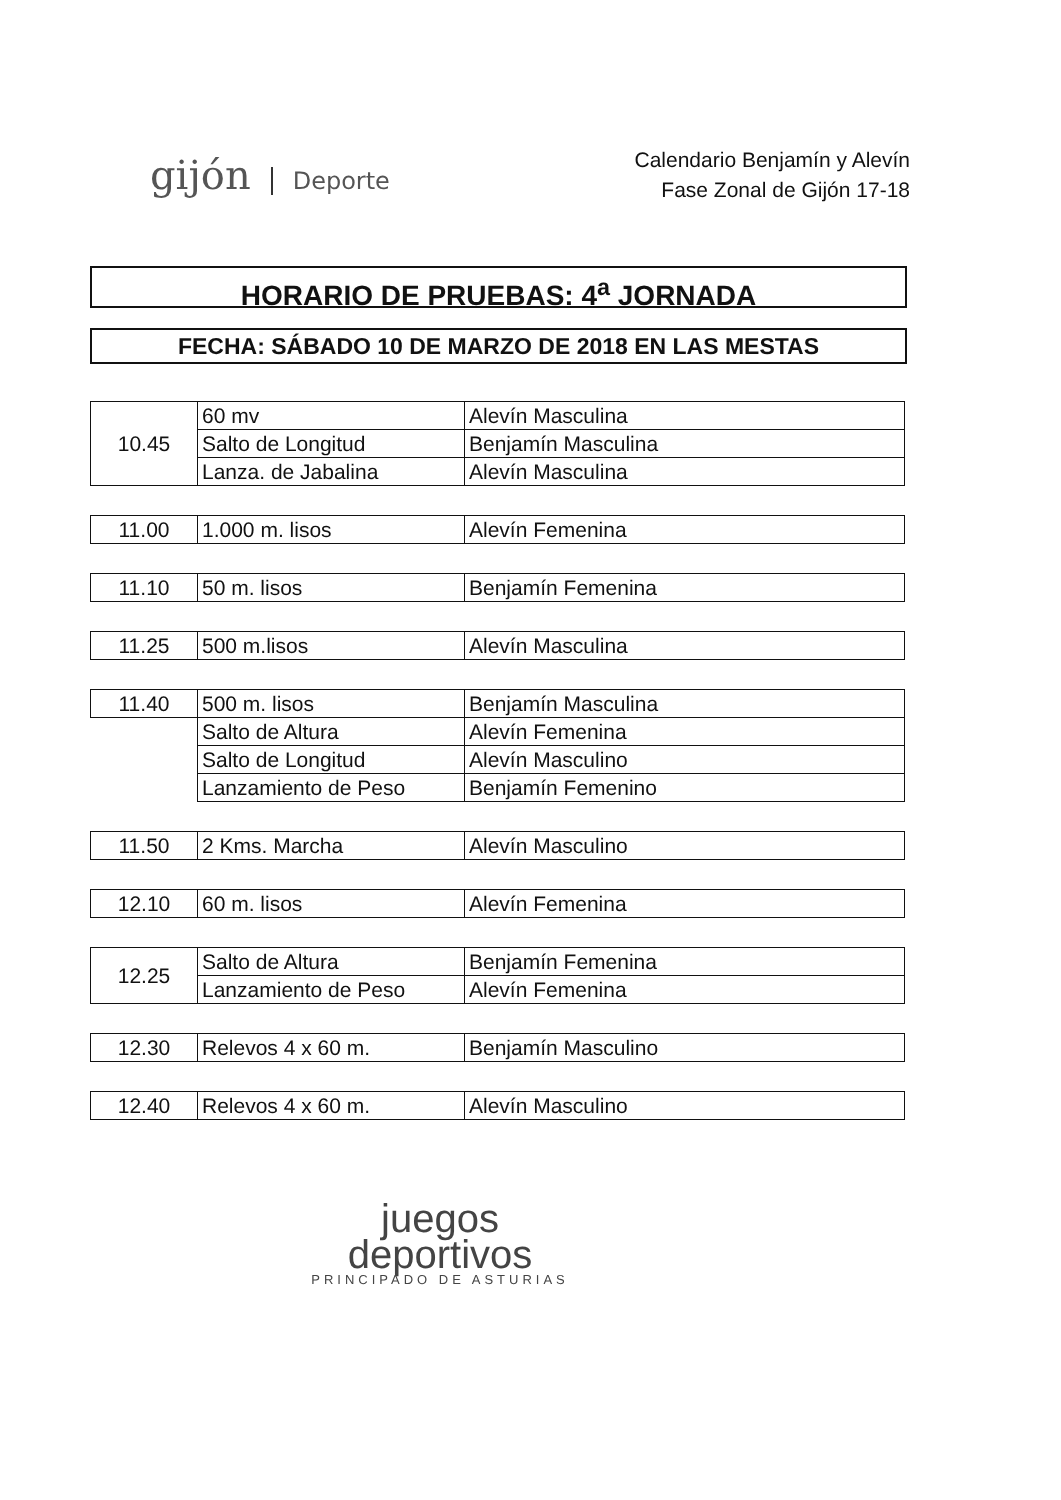gijón Deporte
Calendario Benjamín y Alevín
Fase Zonal de Gijón 17-18
HORARIO DE PRUEBAS: 4<sup>a</sup> JORNADA
FECHA: SÁBADO 10 DE MARZO DE 2018 EN LAS MESTAS
| 10.45 | 60 mv | Alevín Masculina |
| | Salto de Longitud | Benjamín Masculina |
| | Lanza. de Jabalina | Alevín Masculina |
| 11.00 | 1.000 m. lisos | Alevín Femenina |
| 11.10 | 50 m. lisos | Benjamín Femenina |
| 11.25 | 500 m.lisos | Alevín Masculina |
| 11.40 | 500 m. lisos | Benjamín Masculina |
| | Salto de Altura | Alevín Femenina |
| | Salto de Longitud | Alevín Masculino |
| | Lanzamiento de Peso | Benjamín Femenino |
| 11.50 | 2 Kms. Marcha | Alevín Masculino |
| 12.10 | 60 m. lisos | Alevín Femenina |
| 12.25 | Salto de Altura | Benjamín Femenina |
| | Lanzamiento de Peso | Alevín Femenina |
| 12.30 | Relevos 4 x 60 m. | Benjamín Masculino |
| 12.40 | Relevos 4 x 60 m. | Alevín Masculino |
juegos
deportivos
PRINCIPADO DE ASTURIAS